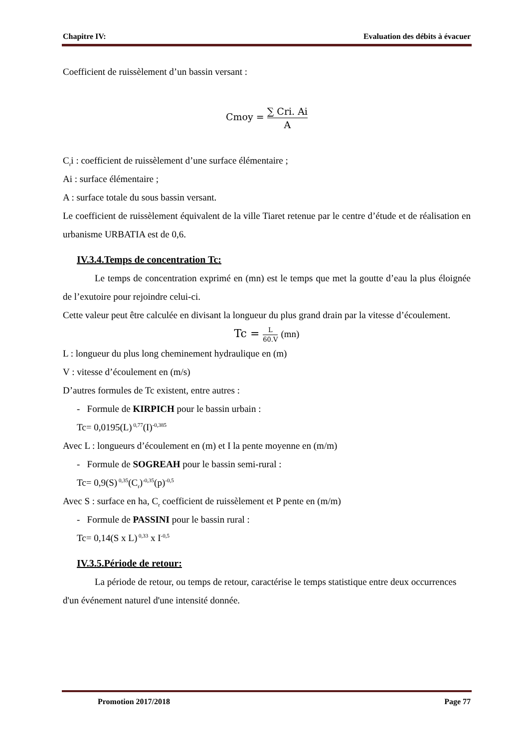Chapitre IV: Evaluation des débits à évacuer
Coefficient de ruissèlement d’un bassin versant :
Cmoy = ∑ Cri. Ai A
C<sub>r</sub>i : coefficient de ruissèlement d’une surface élémentaire ;
Ai : surface élémentaire ;
A : surface totale du sous bassin versant.
Le coefficient de ruissèlement équivalent de la ville Tiaret retenue par le centre d’étude et de réalisation en urbanisme URBATIA est de 0,6.
IV.3.4.Temps de concentration Tc:
Le temps de concentration exprimé en (mn) est le temps que met la goutte d’eau la plus éloignée de l’exutoire pour rejoindre celui-ci.
Cette valeur peut être calculée en divisant la longueur du plus grand drain par la vitesse d’écoulement.
Tc = L 60.V (mn)
L : longueur du plus long cheminement hydraulique en (m)
V : vitesse d’écoulement en (m/s)
D’autres formules de Tc existent, entre autres :
- Formule de KIRPICH pour le bassin urbain :
Tc= 0,0195(L)<sup>0,77</sup>(I)<sup>-0,385</sup>
Avec L : longueurs d’écoulement en (m) et I la pente moyenne en (m/m)
- Formule de SOGREAH pour le bassin semi-rural :
Tc= 0,9(S)<sup>0,35</sup>(C<sub>r</sub>)<sup>-0,35</sup>(p)<sup>-0,5</sup>
Avec S : surface en ha, C<sub>r</sub> coefficient de ruissèlement et P pente en (m/m)
- Formule de PASSINI pour le bassin rural :
Tc= 0,14(S x L)<sup>0,33</sup> x I<sup>-0,5</sup>
IV.3.5.Période de retour:
La période de retour, ou temps de retour, caractérise le temps statistique entre deux occurrences d'un événement naturel d'une intensité donnée.
Promotion 2017/2018 Page 77